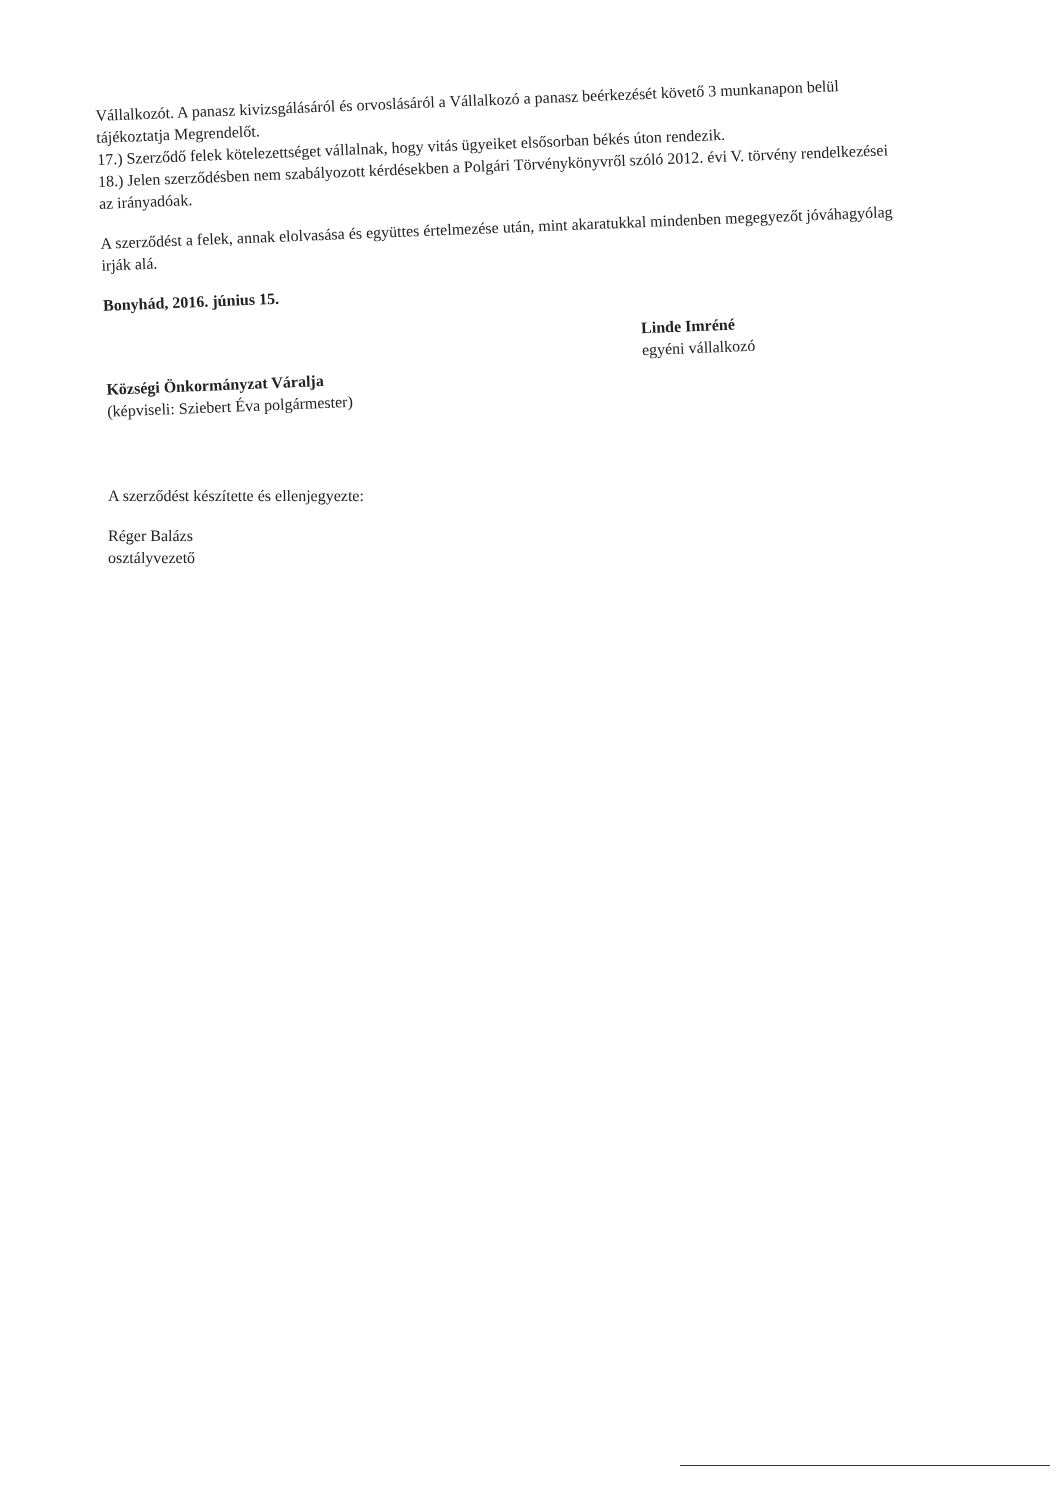Vállalkozót. A panasz kivizsgálásáról és orvoslásáról a Vállalkozó a panasz beérkezését követő 3 munkanapon belül tájékoztatja Megrendelőt.
17.) Szerződő felek kötelezettséget vállalnak, hogy vitás ügyeiket elsősorban békés úton rendezik.
18.) Jelen szerződésben nem szabályozott kérdésekben a Polgári Törvénykönyvről szóló 2012. évi V. törvény rendelkezései az irányadóak.
A szerződést a felek, annak elolvasása és együttes értelmezése után, mint akaratukkal mindenben megegyezőt jóváhagyólag irják alá.
Bonyhád, 2016. június 15.
Községi Önkormányzat Váralja
(képviseli: Sziebert Éva polgármester)
Linde Imréné
egyéni vállalkozó
A szerződést készítette és ellenjegyezte:
Réger Balázs
osztályvezető